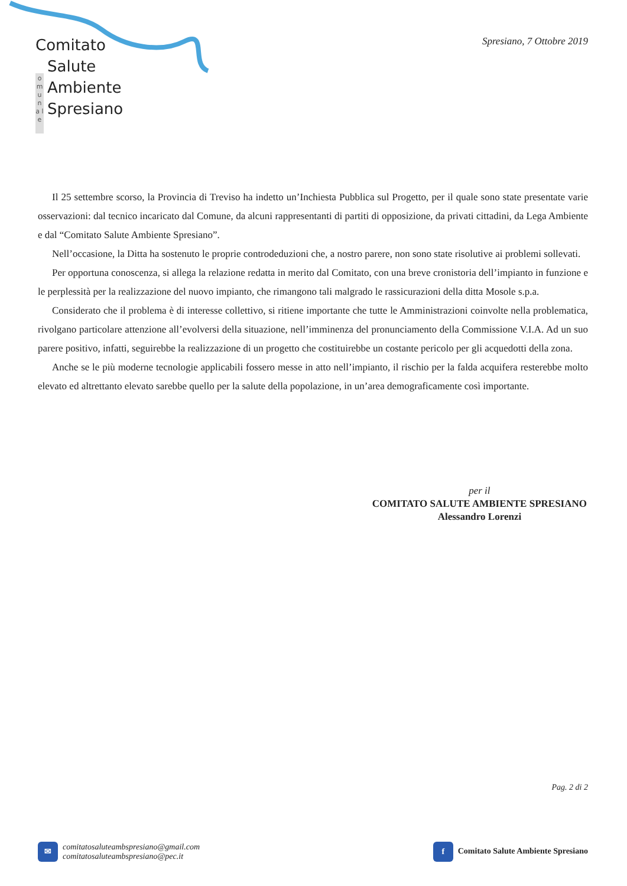Comitato
o m u n a l e
Salute
Ambiente
Spresiano
Spresiano, 7 Ottobre 2019
Il 25 settembre scorso, la Provincia di Treviso ha indetto un’Inchiesta Pubblica sul Progetto, per il quale sono state presentate varie osservazioni: dal tecnico incaricato dal Comune, da alcuni rappresentanti di partiti di opposizione, da privati cittadini, da Lega Ambiente e dal “Comitato Salute Ambiente Spresiano”.
Nell’occasione, la Ditta ha sostenuto le proprie controdeduzioni che, a nostro parere, non sono state risolutive ai problemi sollevati.
Per opportuna conoscenza, si allega la relazione redatta in merito dal Comitato, con una breve cronistoria dell’impianto in funzione e le perplessità per la realizzazione del nuovo impianto, che rimangono tali malgrado le rassicurazioni della ditta Mosole s.p.a.
Considerato che il problema è di interesse collettivo, si ritiene importante che tutte le Amministrazioni coinvolte nella problematica, rivolgano particolare attenzione all’evolversi della situazione, nell’imminenza del pronunciamento della Commissione V.I.A. Ad un suo parere positivo, infatti, seguirebbe la realizzazione di un progetto che costituirebbe un costante pericolo per gli acquedotti della zona.
Anche se le più moderne tecnologie applicabili fossero messe in atto nell’impianto, il rischio per la falda acquifera resterebbe molto elevato ed altrettanto elevato sarebbe quello per la salute della popolazione, in un’area demograficamente così importante.
per il
COMITATO SALUTE AMBIENTE SPRESIANO
Alessandro Lorenzi
Pag. 2 di 2
✉ comitatosaluteambspresiano@gmail.com
comitatosaluteambspresiano@pec.it
f Comitato Salute Ambiente Spresiano